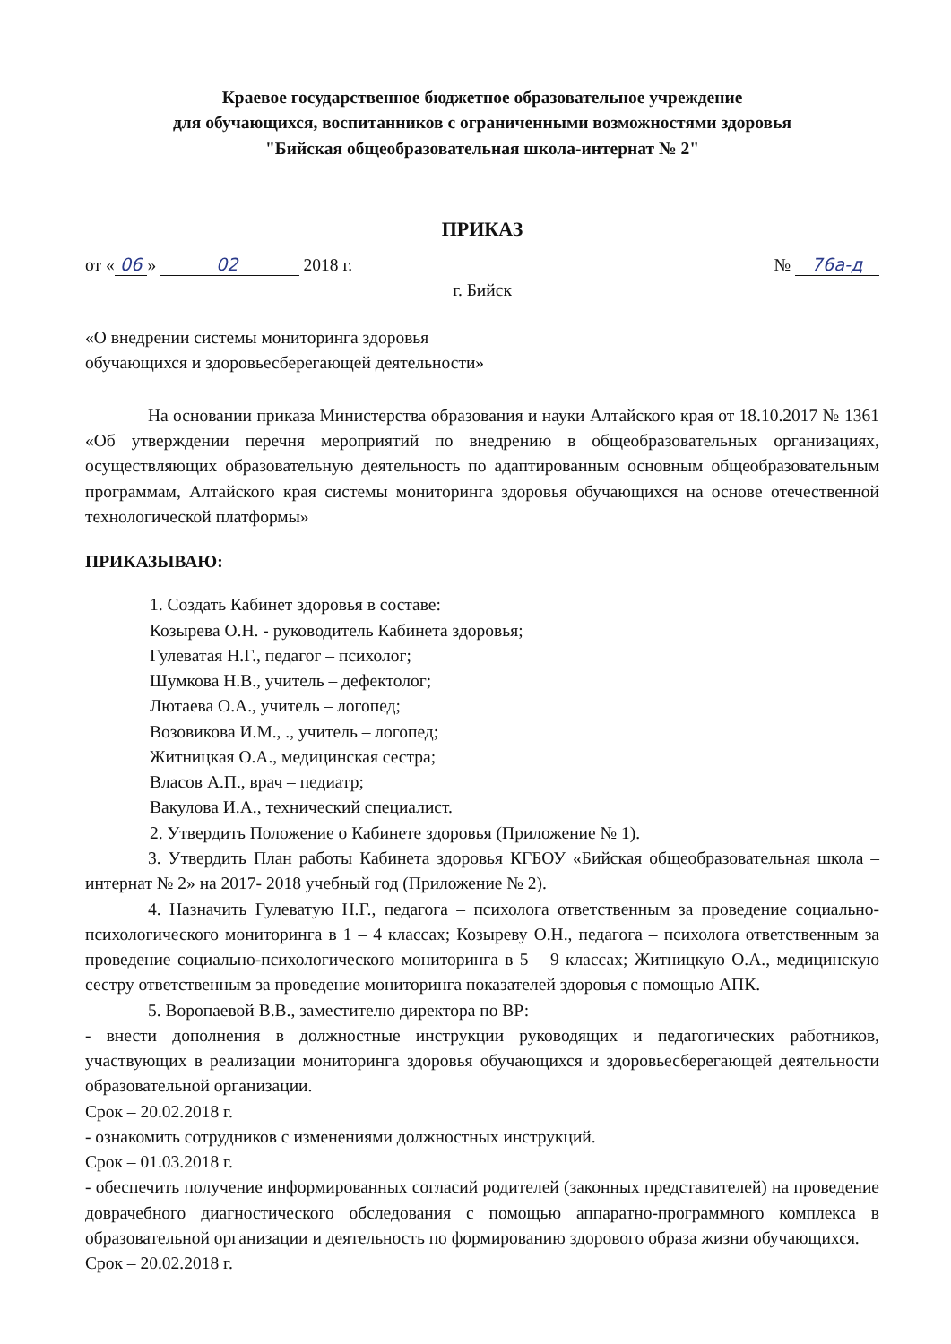Краевое государственное бюджетное образовательное учреждение
для обучающихся, воспитанников с ограниченными возможностями здоровья
"Бийская общеобразовательная школа-интернат № 2"
ПРИКАЗ
от « 06 » 02 2018 г. № 76а-д
г. Бийск
«О внедрении системы мониторинга здоровья
обучающихся и здоровьесберегающей деятельности»
На основании приказа Министерства образования и науки Алтайского края от 18.10.2017 № 1361 «Об утверждении перечня мероприятий по внедрению в общеобразовательных организациях, осуществляющих образовательную деятельность по адаптированным основным общеобразовательным программам, Алтайского края системы мониторинга здоровья обучающихся на основе отечественной технологической платформы»
ПРИКАЗЫВАЮ:
1. Создать Кабинет здоровья в составе:
Козырева О.Н. - руководитель Кабинета здоровья;
Гулеватая Н.Г., педагог – психолог;
Шумкова Н.В., учитель – дефектолог;
Лютаева О.А., учитель – логопед;
Возовикова И.М., ., учитель – логопед;
Житницкая О.А., медицинская сестра;
Власов А.П., врач – педиатр;
Вакулова И.А., технический специалист.
2. Утвердить Положение о Кабинете здоровья (Приложение № 1).
3. Утвердить План работы Кабинета здоровья КГБОУ «Бийская общеобразовательная школа – интернат № 2» на 2017- 2018 учебный год (Приложение № 2).
4. Назначить Гулеватую Н.Г., педагога – психолога ответственным за проведение социально-психологического мониторинга в 1 – 4 классах; Козыреву О.Н., педагога – психолога ответственным за проведение социально-психологического мониторинга в 5 – 9 классах; Житницкую О.А., медицинскую сестру ответственным за проведение мониторинга показателей здоровья с помощью АПК.
5. Воропаевой В.В., заместителю директора по ВР:
- внести дополнения в должностные инструкции руководящих и педагогических работников, участвующих в реализации мониторинга здоровья обучающихся и здоровьесберегающей деятельности образовательной организации.
Срок – 20.02.2018 г.
- ознакомить сотрудников с изменениями должностных инструкций.
Срок – 01.03.2018 г.
- обеспечить получение информированных согласий родителей (законных представителей) на проведение доврачебного диагностического обследования с помощью аппаратно-программного комплекса в образовательной организации и деятельность по формированию здорового образа жизни обучающихся.
Срок – 20.02.2018 г.